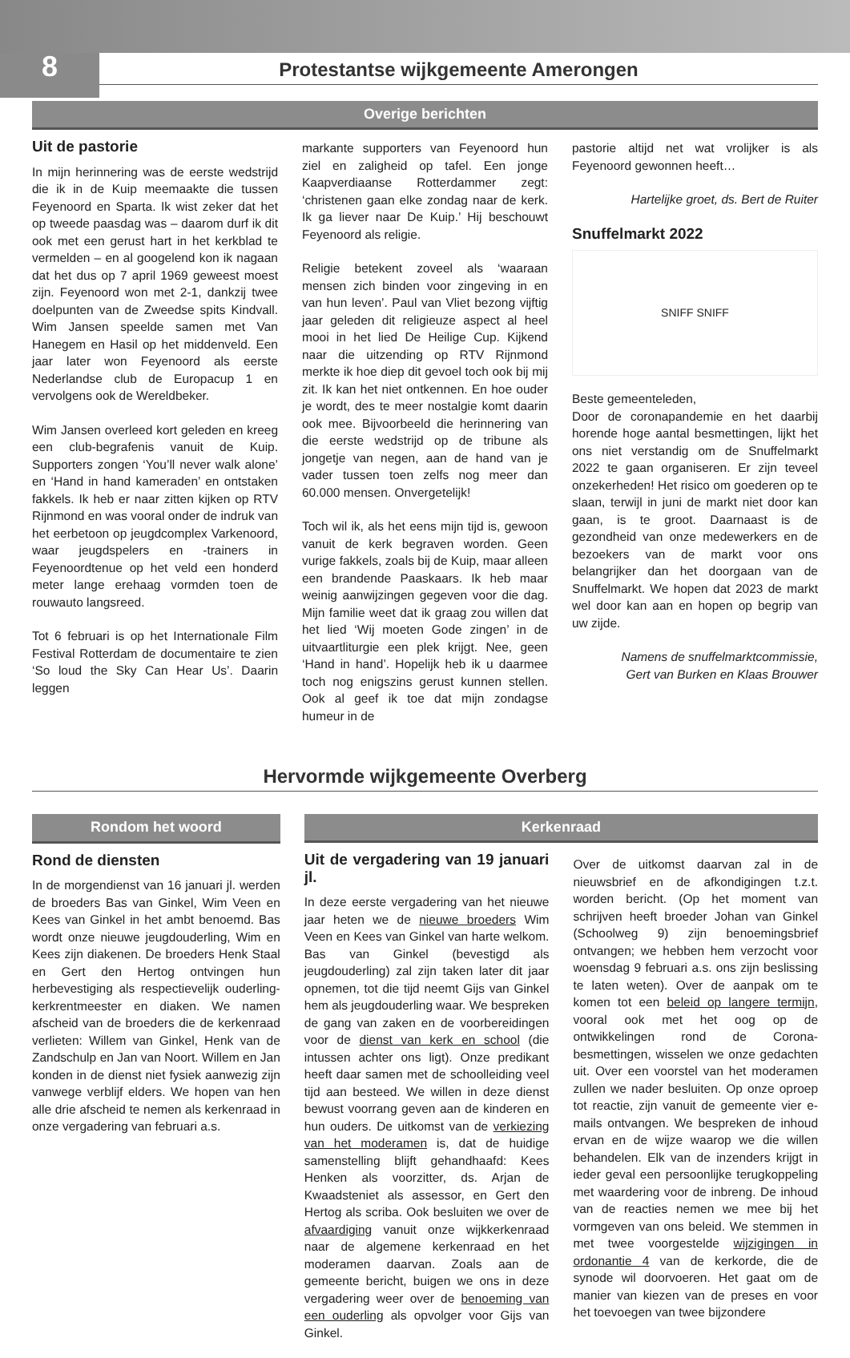8
Protestantse wijkgemeente Amerongen
Overige berichten
Uit de pastorie
In mijn herinnering was de eerste wedstrijd die ik in de Kuip meemaakte die tussen Feyenoord en Sparta. Ik wist zeker dat het op tweede paasdag was – daarom durf ik dit ook met een gerust hart in het kerkblad te vermelden – en al googelend kon ik nagaan dat het dus op 7 april 1969 geweest moest zijn. Feyenoord won met 2-1, dankzij twee doelpunten van de Zweedse spits Kindvall. Wim Jansen speelde samen met Van Hanegem en Hasil op het middenveld. Een jaar later won Feyenoord als eerste Nederlandse club de Europacup 1 en vervolgens ook de Wereldbeker.
Wim Jansen overleed kort geleden en kreeg een club-begrafenis vanuit de Kuip. Supporters zongen ‘You’ll never walk alone’ en ‘Hand in hand kameraden’ en ontstaken fakkels. Ik heb er naar zitten kijken op RTV Rijnmond en was vooral onder de indruk van het eerbetoon op jeugdcomplex Varkenoord, waar jeugdspelers en -trainers in Feyenoordtenue op het veld een honderd meter lange erehaag vormden toen de rouwauto langsreed.
Tot 6 februari is op het Internationale Film Festival Rotterdam de documentaire te zien ‘So loud the Sky Can Hear Us’. Daarin leggen
markante supporters van Feyenoord hun ziel en zaligheid op tafel. Een jonge Kaapverdiaanse Rotterdammer zegt: ‘christenen gaan elke zondag naar de kerk. Ik ga liever naar De Kuip.’ Hij beschouwt Feyenoord als religie.
Religie betekent zoveel als ‘waaraan mensen zich binden voor zingeving in en van hun leven’. Paul van Vliet bezong vijftig jaar geleden dit religieuze aspect al heel mooi in het lied De Heilige Cup. Kijkend naar die uitzending op RTV Rijnmond merkte ik hoe diep dit gevoel toch ook bij mij zit. Ik kan het niet ontkennen. En hoe ouder je wordt, des te meer nostalgie komt daarin ook mee. Bijvoorbeeld die herinnering van die eerste wedstrijd op de tribune als jongetje van negen, aan de hand van je vader tussen toen zelfs nog meer dan 60.000 mensen. Onvergetelijk!
Toch wil ik, als het eens mijn tijd is, gewoon vanuit de kerk begraven worden. Geen vurige fakkels, zoals bij de Kuip, maar alleen een brandende Paaskaars. Ik heb maar weinig aanwijzingen gegeven voor die dag. Mijn familie weet dat ik graag zou willen dat het lied ‘Wij moeten Gode zingen’ in de uitvaartliturgie een plek krijgt. Nee, geen ‘Hand in hand’. Hopelijk heb ik u daarmee toch nog enigszins gerust kunnen stellen. Ook al geef ik toe dat mijn zondagse humeur in de
pastorie altijd net wat vrolijker is als Feyenoord gewonnen heeft…
Hartelijke groet, ds. Bert de Ruiter
Snuffelmarkt 2022
SNIFF SNIFF
Beste gemeenteleden,
Door de coronapandemie en het daarbij horende hoge aantal besmettingen, lijkt het ons niet verstandig om de Snuffelmarkt 2022 te gaan organiseren. Er zijn teveel onzekerheden! Het risico om goederen op te slaan, terwijl in juni de markt niet door kan gaan, is te groot. Daarnaast is de gezondheid van onze medewerkers en de bezoekers van de markt voor ons belangrijker dan het doorgaan van de Snuffelmarkt. We hopen dat 2023 de markt wel door kan aan en hopen op begrip van uw zijde.
Namens de snuffelmarktcommissie,
Gert van Burken en Klaas Brouwer
Hervormde wijkgemeente Overberg
Rondom het woord
Rond de diensten
In de morgendienst van 16 januari jl. werden de broeders Bas van Ginkel, Wim Veen en Kees van Ginkel in het ambt benoemd. Bas wordt onze nieuwe jeugdouderling, Wim en Kees zijn diakenen. De broeders Henk Staal en Gert den Hertog ontvingen hun herbevestiging als respectievelijk ouderling-kerkrentmeester en diaken. We namen afscheid van de broeders die de kerkenraad verlieten: Willem van Ginkel, Henk van de Zandschulp en Jan van Noort. Willem en Jan konden in de dienst niet fysiek aanwezig zijn vanwege verblijf elders. We hopen van hen alle drie afscheid te nemen als kerkenraad in onze vergadering van februari a.s.
Kerkenraad
Uit de vergadering van 19 januari jl.
In deze eerste vergadering van het nieuwe jaar heten we de nieuwe broeders Wim Veen en Kees van Ginkel van harte welkom. Bas van Ginkel (bevestigd als jeugdouderling) zal zijn taken later dit jaar opnemen, tot die tijd neemt Gijs van Ginkel hem als jeugdouderling waar. We bespreken de gang van zaken en de voorbereidingen voor de dienst van kerk en school (die intussen achter ons ligt). Onze predikant heeft daar samen met de schoolleiding veel tijd aan besteed. We willen in deze dienst bewust voorrang geven aan de kinderen en hun ouders. De uitkomst van de verkiezing van het moderamen is, dat de huidige samenstelling blijft gehandhaafd: Kees Henken als voorzitter, ds. Arjan de Kwaadsteniet als assessor, en Gert den Hertog als scriba. Ook besluiten we over de afvaardiging vanuit onze wijkkerkenraad naar de algemene kerkenraad en het moderamen daarvan. Zoals aan de gemeente bericht, buigen we ons in deze vergadering weer over de benoeming van een ouderling als opvolger voor Gijs van Ginkel.
Over de uitkomst daarvan zal in de nieuwsbrief en de afkondigingen t.z.t. worden bericht. (Op het moment van schrijven heeft broeder Johan van Ginkel (Schoolweg 9) zijn benoemingsbrief ontvangen; we hebben hem verzocht voor woensdag 9 februari a.s. ons zijn beslissing te laten weten). Over de aanpak om te komen tot een beleid op langere termijn, vooral ook met het oog op de ontwikkelingen rond de Corona-besmettingen, wisselen we onze gedachten uit. Over een voorstel van het moderamen zullen we nader besluiten. Op onze oproep tot reactie, zijn vanuit de gemeente vier e-mails ontvangen. We bespreken de inhoud ervan en de wijze waarop we die willen behandelen. Elk van de inzenders krijgt in ieder geval een persoonlijke terugkoppeling met waardering voor de inbreng. De inhoud van de reacties nemen we mee bij het vormgeven van ons beleid. We stemmen in met twee voorgestelde wijzigingen in ordonantie 4 van de kerkorde, die de synode wil doorvoeren. Het gaat om de manier van kiezen van de preses en voor het toevoegen van twee bijzondere